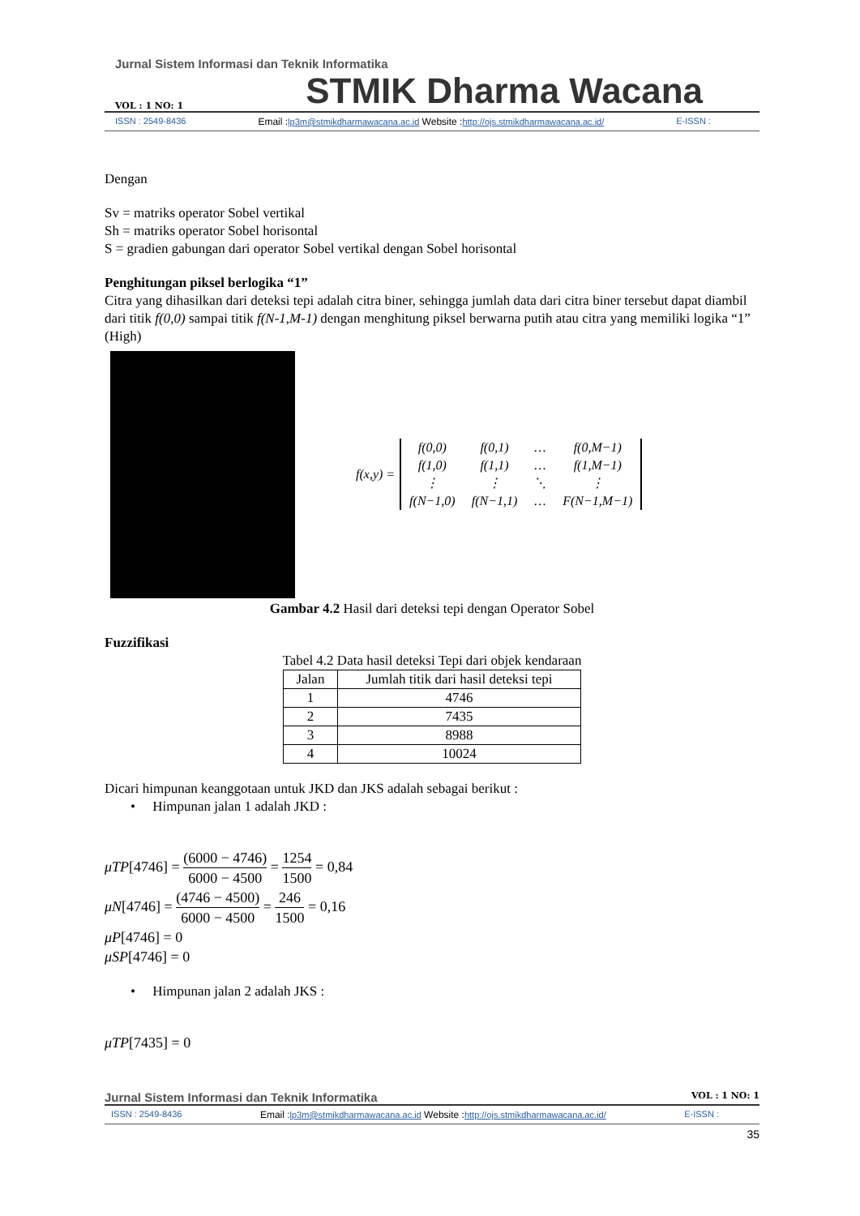Jurnal Sistem Informasi dan Teknik Informatika
VOL : 1 NO: 1 STMIK Dharma Wacana
ISSN : 2549-8436 Email :lp3m@stmikdharmawacana.ac.id Website :http://ojs.stmikdharmawacana.ac.id/ E-ISSN :
Dengan
Sv = matriks operator Sobel vertikal
Sh = matriks operator Sobel horisontal
S = gradien gabungan dari operator Sobel vertikal dengan Sobel horisontal
Penghitungan piksel berlogika “1”
Citra yang dihasilkan dari deteksi tepi adalah citra biner, sehingga jumlah data dari citra biner tersebut dapat diambil dari titik f(0,0) sampai titik f(N-1,M-1) dengan menghitung piksel berwarna putih atau citra yang memiliki logika “1” (High)
f(x,y) =
| f(0,0) | f(0,1) | … | f(0,M−1) |
| f(1,0) | f(1,1) | … | f(1,M−1) |
| ⋮ | ⋮ | ⋱ | ⋮ |
| f(N−1,0) | f(N−1,1) | … | F(N−1,M−1) |
Gambar 4.2 Hasil dari deteksi tepi dengan Operator Sobel
Fuzzifikasi
Tabel 4.2 Data hasil deteksi Tepi dari objek kendaraan
| Jalan | Jumlah titik dari hasil deteksi tepi |
| --- | --- |
| 1 | 4746 |
| 2 | 7435 |
| 3 | 8988 |
| 4 | 10024 |
Dicari himpunan keanggotaan untuk JKD dan JKS adalah sebagai berikut :
• Himpunan jalan 1 adalah JKD :
μTP[4746] = (6000 − 4746) 6000 − 4500 = 1254 1500 = 0,84
μN[4746] = (4746 − 4500) 6000 − 4500 = 246 1500 = 0,16
μP[4746] = 0
μSP[4746] = 0
• Himpunan jalan 2 adalah JKS :
μTP[7435] = 0
Jurnal Sistem Informasi dan Teknik Informatika VOL : 1 NO: 1
ISSN : 2549-8436 Email :lp3m@stmikdharmawacana.ac.id Website :http://ojs.stmikdharmawacana.ac.id/ E-ISSN :
35